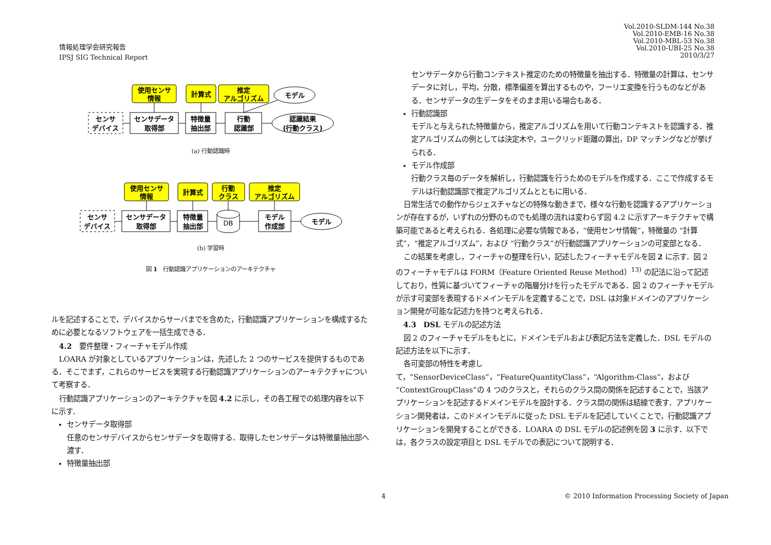情報処理学会研究報告
IPSJ SIG Technical Report
Vol.2010-SLDM-144 No.38
Vol.2010-EMB-16 No.38
Vol.2010-MBL-53 No.38
Vol.2010-UBI-25 No.38
2010/3/27
使用センサ
情報
計算式
推定
アルゴリズム
モデル
センサ
デバイス
センサデータ
取得部
特徴量
抽出部
行動
認識部
認識結果
(行動クラス)
(a) 行動認識時
使用センサ
情報
計算式
行動
クラス
推定
アルゴリズム
センサ
デバイス
センサデータ
取得部
特徴量
抽出部
DB
モデル
作成部
モデル
(b) 学習時
図 1　行動認識アプリケーションのアーキテクチャ
ルを記述することで，デバイスからサーバまでを含めた，行動認識アプリケーションを構成するために必要となるソフトウェアを一括生成できる．
4.2　要件整理・フィーチャモデル作成
LOARA が対象としているアプリケーションは，先述した 2 つのサービスを提供するものである．そこでまず，これらのサービスを実現する行動認識アプリケーションのアーキテクチャについて考察する．
行動認識アプリケーションのアーキテクチャを図 4.2 に示し，その各工程での処理内容を以下に示す．
センサデータ取得部
任意のセンサデバイスからセンサデータを取得する．取得したセンサデータは特徴量抽出部へ渡す．
特徴量抽出部
センサデータから行動コンテキスト推定のための特徴量を抽出する．特徴量の計算は，センサデータに対し，平均，分散，標準偏差を算出するものや，フーリエ変換を行うものなどがある．センサデータの生データをそのまま用いる場合もある．
行動認識部
モデルと与えられた特徴量から，推定アルゴリズムを用いて行動コンテキストを認識する．推定アルゴリズムの例としては決定木や，ユークリッド距離の算出，DP マッチングなどが挙げられる．
モデル作成部
行動クラス毎のデータを解析し，行動認識を行うためのモデルを作成する．ここで作成するモデルは行動認識部で推定アルゴリズムとともに用いる．
日常生活での動作からジェスチャなどの特殊な動きまで，様々な行動を認識するアプリケーションが存在するが，いずれの分野のものでも処理の流れは変わらず図 4.2 に示すアーキテクチャで構築可能であると考えられる．各処理に必要な情報である，“使用センサ情報”，特徴量の “計算式”，“推定アルゴリズム”，および “行動クラス”が行動認識アプリケーションの可変部となる．
この結果を考慮し，フィーチャの整理を行い，記述したフィーチャモデルを図 2 に示す．図 2 のフィーチャモデルは FORM（Feature Oriented Reuse Method）<sup>13)</sup> の記法に沿って記述しており，性質に基づいてフィーチャの階層分けを行ったモデルである．図 2 のフィーチャモデルが示す可変部を表現するドメインモデルを定義することで，DSL は対象ドメインのアプリケーション開発が可能な記述力を持つと考えられる．
4.3　DSL モデルの記述方法
図 2 のフィーチャモデルをもとに，ドメインモデルおよび表記方法を定義した．DSL モデルの記述方法を以下に示す．
各可変部の特性を考慮して，“SensorDeviceClass”，“FeatureQuantityClass”，“Algorithm-Class”，および “ContextGroupClass”の 4 つのクラスと，それらのクラス間の関係を記述することで，当該アプリケーションを記述するドメインモデルを設計する．クラス間の関係は結線で表す．アプリケーション開発者は，このドメインモデルに従った DSL モデルを記述していくことで，行動認識アプリケーションを開発することができる．LOARA の DSL モデルの記述例を図 3 に示す．以下では，各クラスの設定項目と DSL モデルでの表記について説明する．
4
© 2010 Information Processing Society of Japan